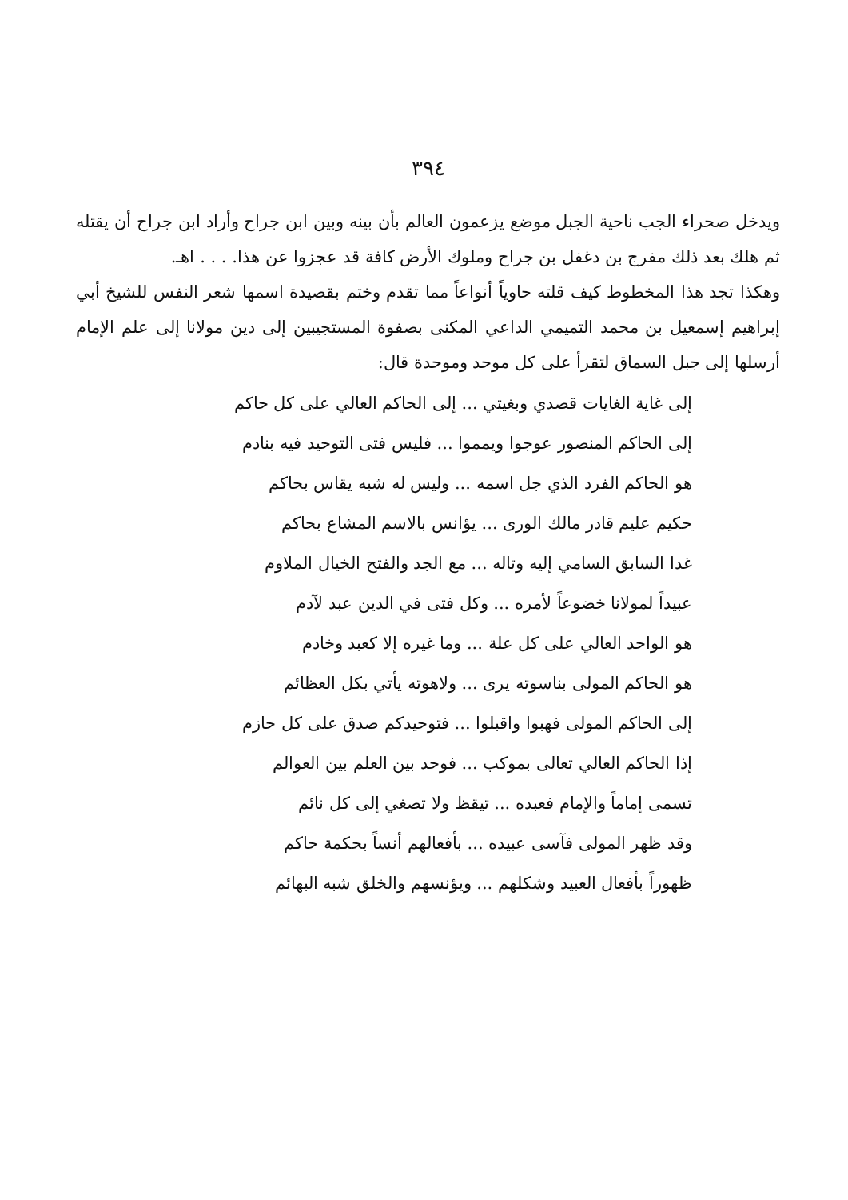٣٩٤
ويدخل صحراء الجب ناحية الجبل موضع يزعمون العالم بأن بينه وبين ابن جراح وأراد ابن جراح أن يقتله ثم هلك بعد ذلك مفرج بن دغفل بن جراح وملوك الأرض كافة قد عجزوا عن هذا. . . . اهـ.
وهكذا تجد هذا المخطوط كيف قلته حاوياً أنواعاً مما تقدم وختم بقصيدة اسمها شعر النفس للشيخ أبي إبراهيم إسمعيل بن محمد التميمي الداعي المكنى بصفوة المستجيبين إلى دين مولانا إلى علم الإمام أرسلها إلى جبل السماق لتقرأ على كل موحد وموحدة قال:
إلى غاية الغايات قصدي وبغيتي ... إلى الحاكم العالي على كل حاكم
إلى الحاكم المنصور عوجوا ويمموا ... فليس فتى التوحيد فيه بنادم
هو الحاكم الفرد الذي جل اسمه ... وليس له شبه يقاس بحاكم
حكيم عليم قادر مالك الورى ... يؤانس بالاسم المشاع بحاكم
غدا السابق السامي إليه وتاله ... مع الجد والفتح الخيال الملاوم
عبيداً لمولانا خضوعاً لأمره ... وكل فتى في الدين عبد لآدم
هو الواحد العالي على كل علة ... وما غيره إلا كعبد وخادم
هو الحاكم المولى بناسوته يرى ... ولاهوته يأتي بكل العظائم
إلى الحاكم المولى فهبوا واقبلوا ... فتوحيدكم صدق على كل حازم
إذا الحاكم العالي تعالى بموكب ... فوحد بين العلم بين العوالم
تسمى إماماً والإمام فعبده ... تيقظ ولا تصغي إلى كل نائم
وقد ظهر المولى فآسى عبيده ... بأفعالهم أنساً بحكمة حاكم
ظهوراً بأفعال العبيد وشكلهم ... ويؤنسهم والخلق شبه البهائم